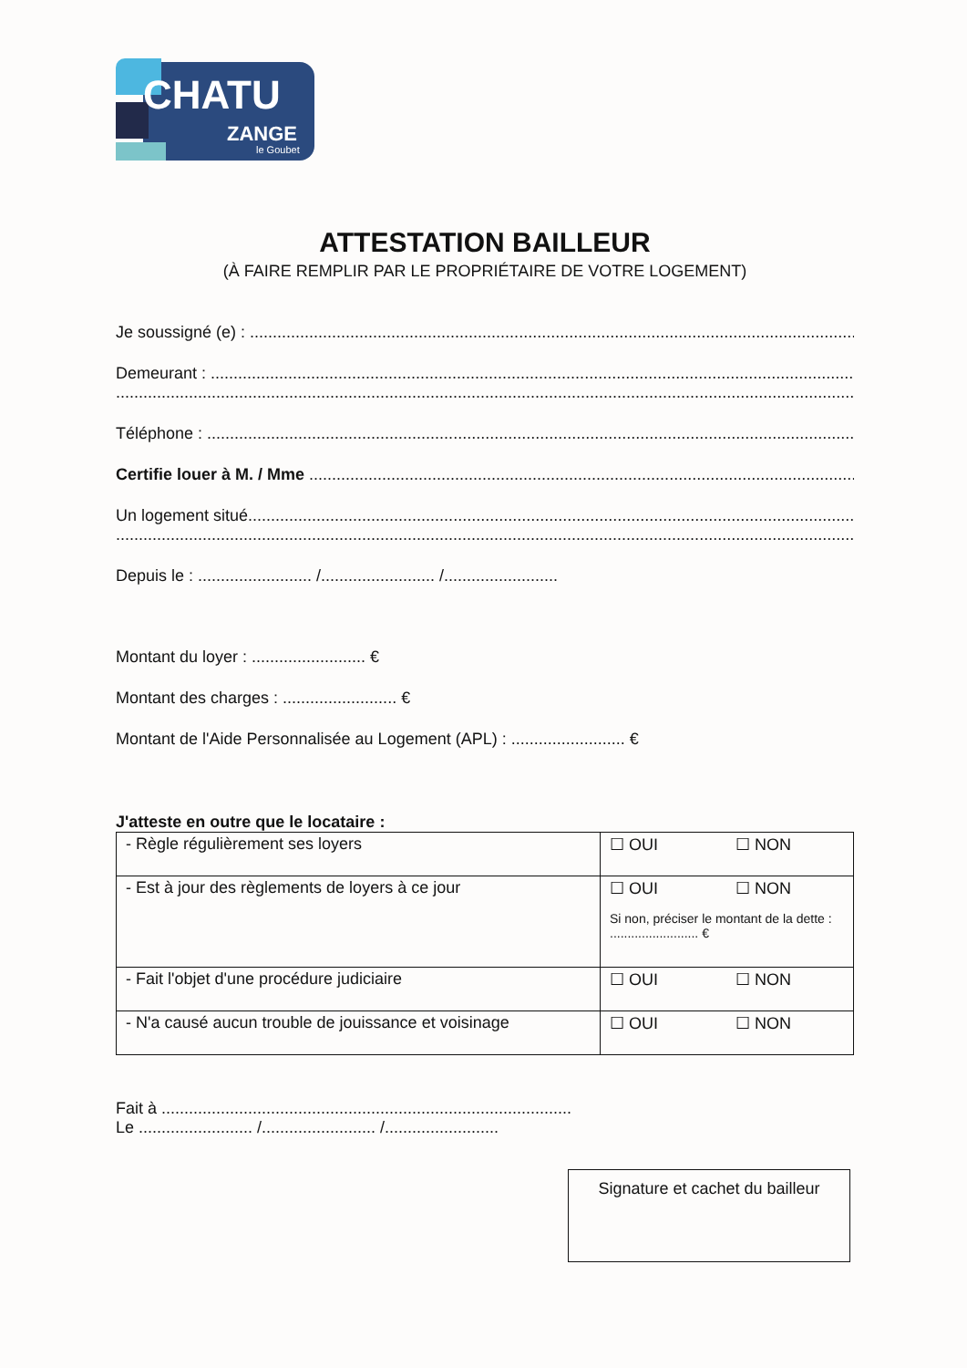CHATU
ZANGE
le Goubet
ATTESTATION BAILLEUR
(À FAIRE REMPLIR PAR LE PROPRIÉTAIRE DE VOTRE LOGEMENT)
Je soussigné (e) : ..........................................................................................................................................
Demeurant : ..................................................................................................................................................
......................................................................................................................................................................
Téléphone : ..................................................................................................................................................
Certifie louer à M. / Mme .........................................................................................................................
Un logement situé.......................................................................................................................................
.....................................................................................................................................................................
Depuis le : ......................... /......................... /.........................
Montant du loyer : ......................... €
Montant des charges : ......................... €
Montant de l'Aide Personnalisée au Logement (APL) : ......................... €
J'atteste en outre que le locataire :
| - Règle régulièrement ses loyers | ☐ OUI ☐ NON |
| - Est à jour des règlements de loyers à ce jour | ☐ OUI ☐ NON Si non, préciser le montant de la dette : ......................... € |
| - Fait l'objet d'une procédure judiciaire | ☐ OUI ☐ NON |
| - N'a causé aucun trouble de jouissance et voisinage | ☐ OUI ☐ NON |
Fait à ..........................................................................................
Le ......................... /......................... /.........................
Signature et cachet du bailleur